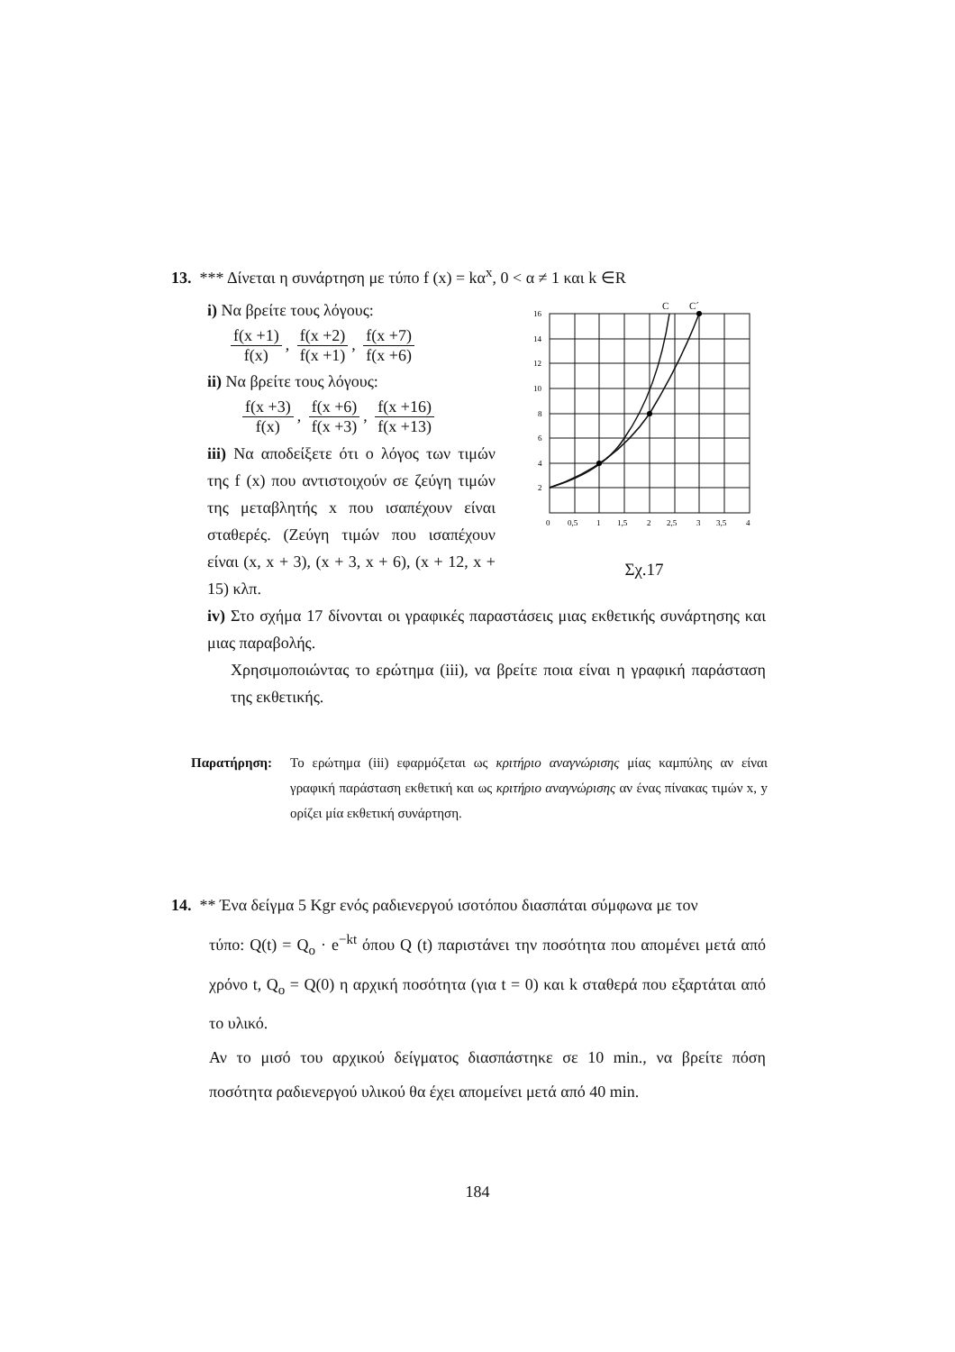13. *** Δίνεται η συνάρτηση με τύπο f (x) = kα<sup>x</sup>, 0 < α ≠ 1 και k ∈R
i) Να βρείτε τους λόγους:
f(x +1) f(x), f(x +2) f(x +1), f(x +7) f(x +6)
ii) Να βρείτε τους λόγους:
f(x +3) f(x), f(x +6) f(x +3), f(x +16) f(x +13)
iii) Να αποδείξετε ότι ο λόγος των τιμών της f (x) που αντιστοιχούν σε ζεύγη τιμών της μεταβλητής x που ισαπέχουν είναι σταθερές. (Ζεύγη τιμών που ισαπέχουν είναι (x, x + 3), (x + 3, x + 6), (x + 12, x + 15) κλπ.
C
C´
16
14
12
10
8
6
4
2
0
0,5
1
1,5
2
2,5
3
3,5
4
Σχ.17
iv) Στο σχήμα 17 δίνονται οι γραφικές παραστάσεις μιας εκθετικής συνάρτησης και μιας παραβολής.
Χρησιμοποιώντας το ερώτημα (iii), να βρείτε ποια είναι η γραφική παράσταση της εκθετικής.
Παρατήρηση:
Το ερώτημα (iii) εφαρμόζεται ως κριτήριο αναγνώρισης μίας καμπύλης αν είναι γραφική παράσταση εκθετική και ως κριτήριο αναγνώρισης αν ένας πίνακας τιμών x, y ορίζει μία εκθετική συνάρτηση.
14. ** Ένα δείγμα 5 Kgr ενός ραδιενεργού ισοτόπου διασπάται σύμφωνα με τον
τύπο: Q(t) = Q<sub>o</sub> · e<sup>−kt</sup> όπου Q (t) παριστάνει την ποσότητα που απομένει μετά από χρόνο t, Q<sub>o</sub> = Q(0) η αρχική ποσότητα (για t = 0) και k σταθερά που εξαρτάται από το υλικό.
Αν το μισό του αρχικού δείγματος διασπάστηκε σε 10 min., να βρείτε πόση ποσότητα ραδιενεργού υλικού θα έχει απομείνει μετά από 40 min.
184